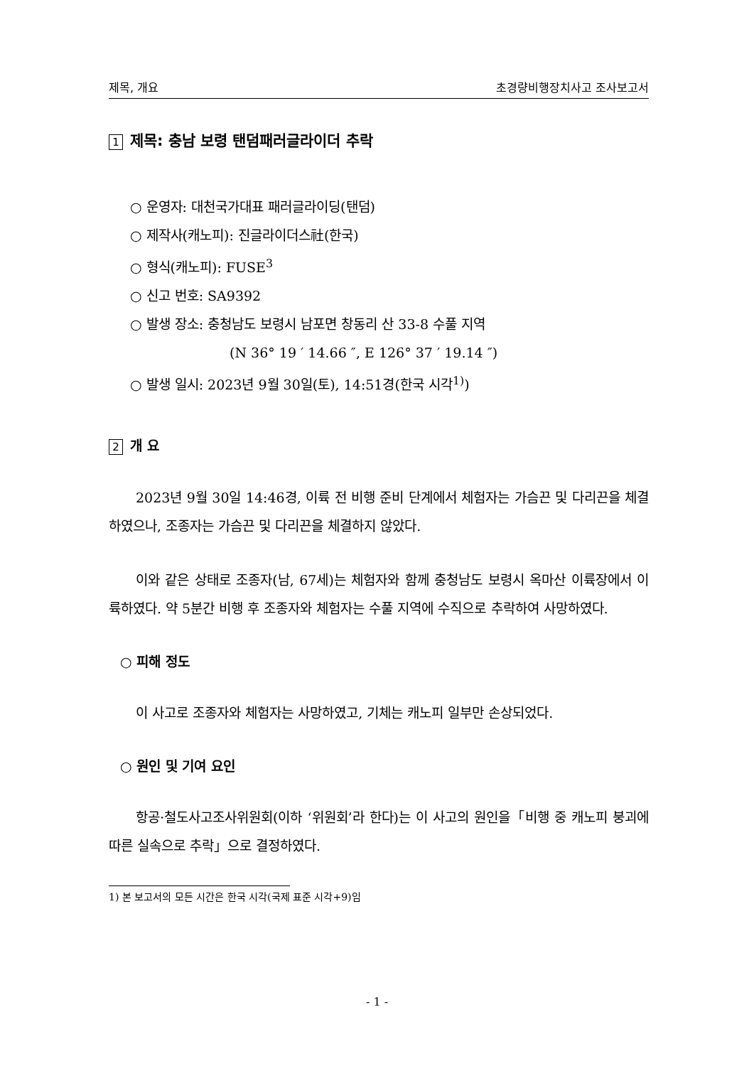제목, 개요 초경량비행장치사고 조사보고서
1 제목: 충남 보령 탠덤패러글라이더 추락
○ 운영자: 대천국가대표 패러글라이딩(탠덤)
○ 제작사(캐노피): 진글라이더스社(한국)
○ 형식(캐노피): FUSE<sup>3</sup>
○ 신고 번호: SA9392
○ 발생 장소: 충청남도 보령시 남포면 창동리 산 33-8 수풀 지역
(N 36° 19 ′ 14.66 ″, E 126° 37 ′ 19.14 ″)
○ 발생 일시: 2023년 9월 30일(토), 14:51경(한국 시각<sup>1)</sup>)
2 개 요
2023년 9월 30일 14:46경, 이륙 전 비행 준비 단계에서 체험자는 가슴끈 및 다리끈을 체결하였으나, 조종자는 가슴끈 및 다리끈을 체결하지 않았다.
이와 같은 상태로 조종자(남, 67세)는 체험자와 함께 충청남도 보령시 옥마산 이륙장에서 이륙하였다. 약 5분간 비행 후 조종자와 체험자는 수풀 지역에 수직으로 추락하여 사망하였다.
○ 피해 정도
이 사고로 조종자와 체험자는 사망하였고, 기체는 캐노피 일부만 손상되었다.
○ 원인 및 기여 요인
항공·철도사고조사위원회(이하 ‘위원회’라 한다)는 이 사고의 원인을「비행 중 캐노피 붕괴에 따른 실속으로 추락」으로 결정하였다.
1) 본 보고서의 모든 시간은 한국 시각(국제 표준 시각+9)임
- 1 -